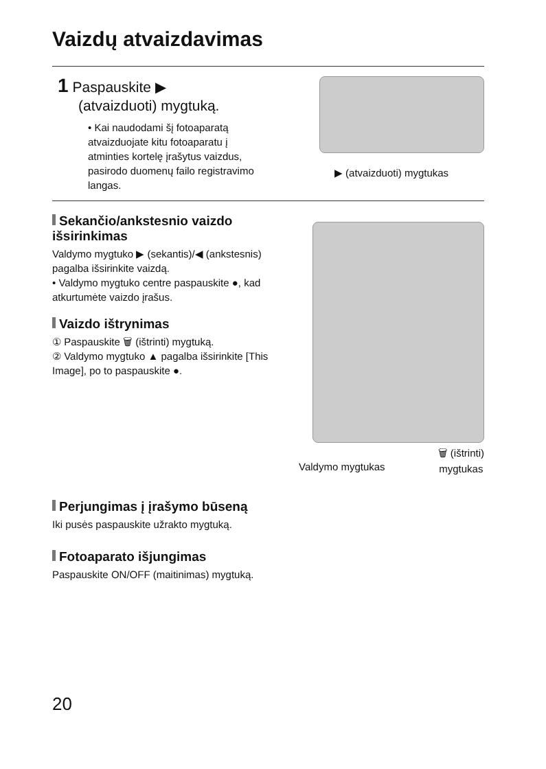Vaizdų atvaizdavimas
1 Paspauskite ▶
(atvaizduoti) mygtuką.
• Kai naudodami šį fotoaparatą atvaizduojate kitu fotoaparatu į atminties kortelę įrašytus vaizdus, pasirodo duomenų failo registravimo langas.
▶ (atvaizduoti) mygtukas
Sekančio/ankstesnio vaizdo išsirinkimas
Valdymo mygtuko ▶ (sekantis)/◀ (ankstesnis) pagalba išsirinkite vaizdą.
• Valdymo mygtuko centre paspauskite ●, kad atkurtumėte vaizdo įrašus.
Vaizdo ištrynimas
① Paspauskite 🗑 (ištrinti) mygtuką.
② Valdymo mygtuko ▲ pagalba išsirinkite [This Image], po to paspauskite ●.
Valdymo mygtukas 🗑 (ištrinti)
mygtukas
Perjungimas į įrašymo būseną
Iki pusės paspauskite užrakto mygtuką.
Fotoaparato išjungimas
Paspauskite ON/OFF (maitinimas) mygtuką.
20